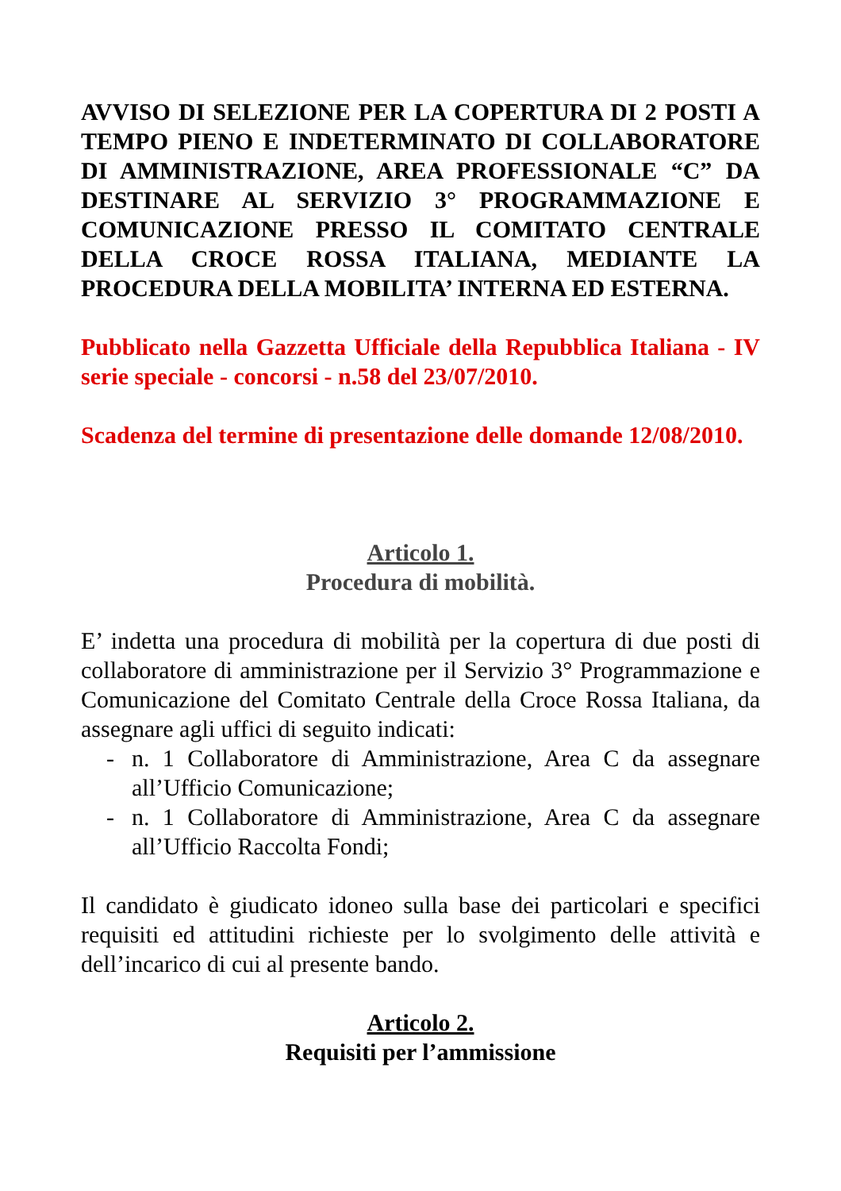AVVISO DI SELEZIONE PER LA COPERTURA DI 2 POSTI A TEMPO PIENO E INDETERMINATO DI COLLABORATORE DI AMMINISTRAZIONE, AREA PROFESSIONALE “C” DA DESTINARE AL SERVIZIO 3° PROGRAMMAZIONE E COMUNICAZIONE PRESSO IL COMITATO CENTRALE DELLA CROCE ROSSA ITALIANA, MEDIANTE LA PROCEDURA DELLA MOBILITA’ INTERNA ED ESTERNA.
Pubblicato nella Gazzetta Ufficiale della Repubblica Italiana - IV serie speciale - concorsi - n.58 del 23/07/2010.
Scadenza del termine di presentazione delle domande 12/08/2010.
Articolo 1.
Procedura di mobilità.
E’ indetta una procedura di mobilità per la copertura di due posti di collaboratore di amministrazione per il Servizio 3° Programmazione e Comunicazione del Comitato Centrale della Croce Rossa Italiana, da assegnare agli uffici di seguito indicati:
- n. 1 Collaboratore di Amministrazione, Area C da assegnare all’Ufficio Comunicazione;
- n. 1 Collaboratore di Amministrazione, Area C da assegnare all’Ufficio Raccolta Fondi;
Il candidato è giudicato idoneo sulla base dei particolari e specifici requisiti ed attitudini richieste per lo svolgimento delle attività e dell’incarico di cui al presente bando.
Articolo 2.
Requisiti per l’ammissione